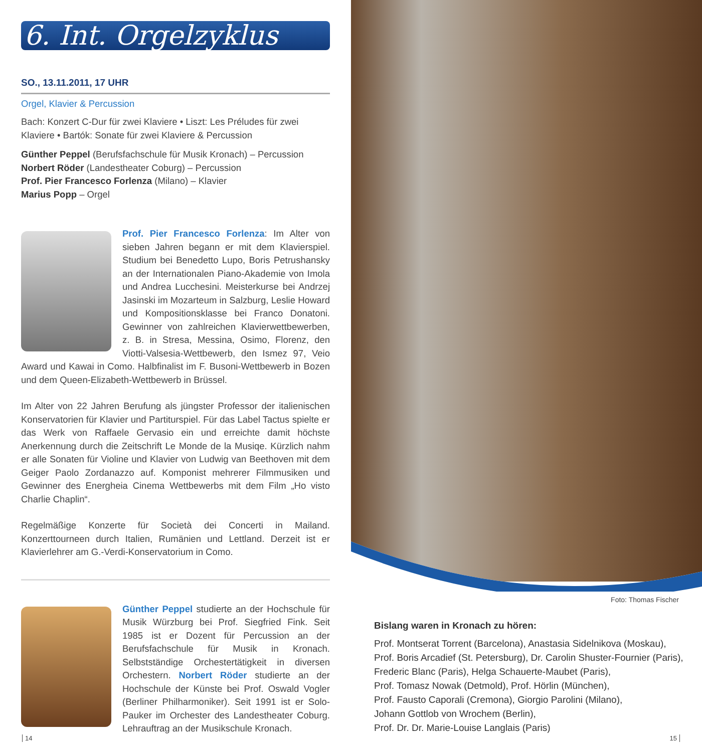6. Int. Orgelzyklus
SO., 13.11.2011, 17 UHR
Orgel, Klavier & Percussion
Bach: Konzert C-Dur für zwei Klaviere • Liszt: Les Préludes für zwei Klaviere • Bartók: Sonate für zwei Klaviere & Percussion
Günther Peppel (Berufsfachschule für Musik Kronach) – Percussion
Norbert Röder (Landestheater Coburg) – Percussion
Prof. Pier Francesco Forlenza (Milano) – Klavier
Marius Popp – Orgel
Prof. Pier Francesco Forlenza: Im Alter von sieben Jahren begann er mit dem Klavierspiel. Studium bei Benedetto Lupo, Boris Petrushansky an der Internationalen Piano-Akademie von Imola und Andrea Lucchesini. Meisterkurse bei Andrzej Jasinski im Mozarteum in Salzburg, Leslie Howard und Kompositionsklasse bei Franco Donatoni. Gewinner von zahlreichen Klavierwettbewerben, z. B. in Stresa, Messina, Osimo, Florenz, den Viotti-Valsesia-Wettbewerb, den Ismez 97, Veio Award und Kawai in Como. Halbfinalist im F. Busoni-Wettbewerb in Bozen und dem Queen-Elizabeth-Wettbewerb in Brüssel.
Im Alter von 22 Jahren Berufung als jüngster Professor der italienischen Konservatorien für Klavier und Partiturspiel. Für das Label Tactus spielte er das Werk von Raffaele Gervasio ein und erreichte damit höchste Anerkennung durch die Zeitschrift Le Monde de la Musiqe. Kürzlich nahm er alle Sonaten für Violine und Klavier von Ludwig van Beethoven mit dem Geiger Paolo Zordanazzo auf. Komponist mehrerer Filmmusiken und Gewinner des Energheia Cinema Wettbewerbs mit dem Film „Ho visto Charlie Chaplin“.
Regelmäßige Konzerte für Società dei Concerti in Mailand. Konzerttourneen durch Italien, Rumänien und Lettland. Derzeit ist er Klavierlehrer am G.-Verdi-Konservatorium in Como.
Günther Peppel studierte an der Hochschule für Musik Würzburg bei Prof. Siegfried Fink. Seit 1985 ist er Dozent für Percussion an der Berufsfachschule für Musik in Kronach. Selbstständige Orchestertätigkeit in diversen Orchestern. Norbert Röder studierte an der Hochschule der Künste bei Prof. Oswald Vogler (Berliner Philharmoniker). Seit 1991 ist er Solo-Pauker im Orchester des Landestheater Coburg. Lehrauftrag an der Musikschule Kronach.
14
Foto: Thomas Fischer
Bislang waren in Kronach zu hören:
Prof. Montserat Torrent (Barcelona), Anastasia Sidelnikova (Moskau),
Prof. Boris Arcadief (St. Petersburg), Dr. Carolin Shuster-Fournier (Paris),
Frederic Blanc (Paris), Helga Schauerte-Maubet (Paris),
Prof. Tomasz Nowak (Detmold), Prof. Hörlin (München),
Prof. Fausto Caporali (Cremona), Giorgio Parolini (Milano),
Johann Gottlob von Wrochem (Berlin),
Prof. Dr. Dr. Marie-Louise Langlais (Paris)
15